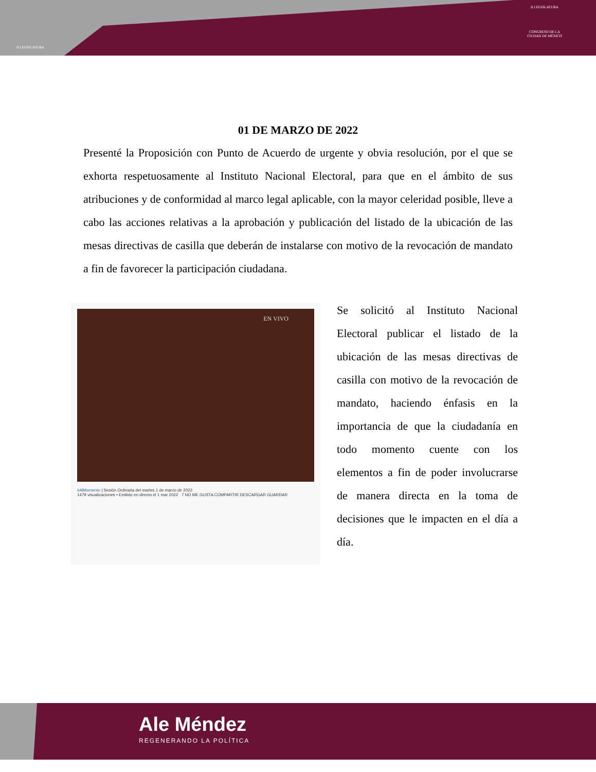II LEGISLATURA
II LEGISLATURA
CONGRESO DE LA
CIUDAD DE MÉXICO
01 DE MARZO DE 2022
Presenté la Proposición con Punto de Acuerdo de urgente y obvia resolución, por el que se exhorta respetuosamente al Instituto Nacional Electoral, para que en el ámbito de sus atribuciones y de conformidad al marco legal aplicable, con la mayor celeridad posible, lleve a cabo las acciones relativas a la aprobación y publicación del listado de la ubicación de las mesas directivas de casilla que deberán de instalarse con motivo de la revocación de mandato a fin de favorecer la participación ciudadana.
EN VIVO
#AlMomento | Sesión Ordinaria del martes 1 de marzo de 2022.
1479 visualizaciones • Emitido en directo el 1 mar 2022 7 NO ME GUSTA COMPARTIR DESCARGAR GUARDAR
Se solicitó al Instituto Nacional Electoral publicar el listado de la ubicación de las mesas directivas de casilla con motivo de la revocación de mandato, haciendo énfasis en la importancia de que la ciudadanía en todo momento cuente con los elementos a fin de poder involucrarse de manera directa en la toma de decisiones que le impacten en el día a día.
Ale Méndez
REGENERANDO LA POLÍTICA